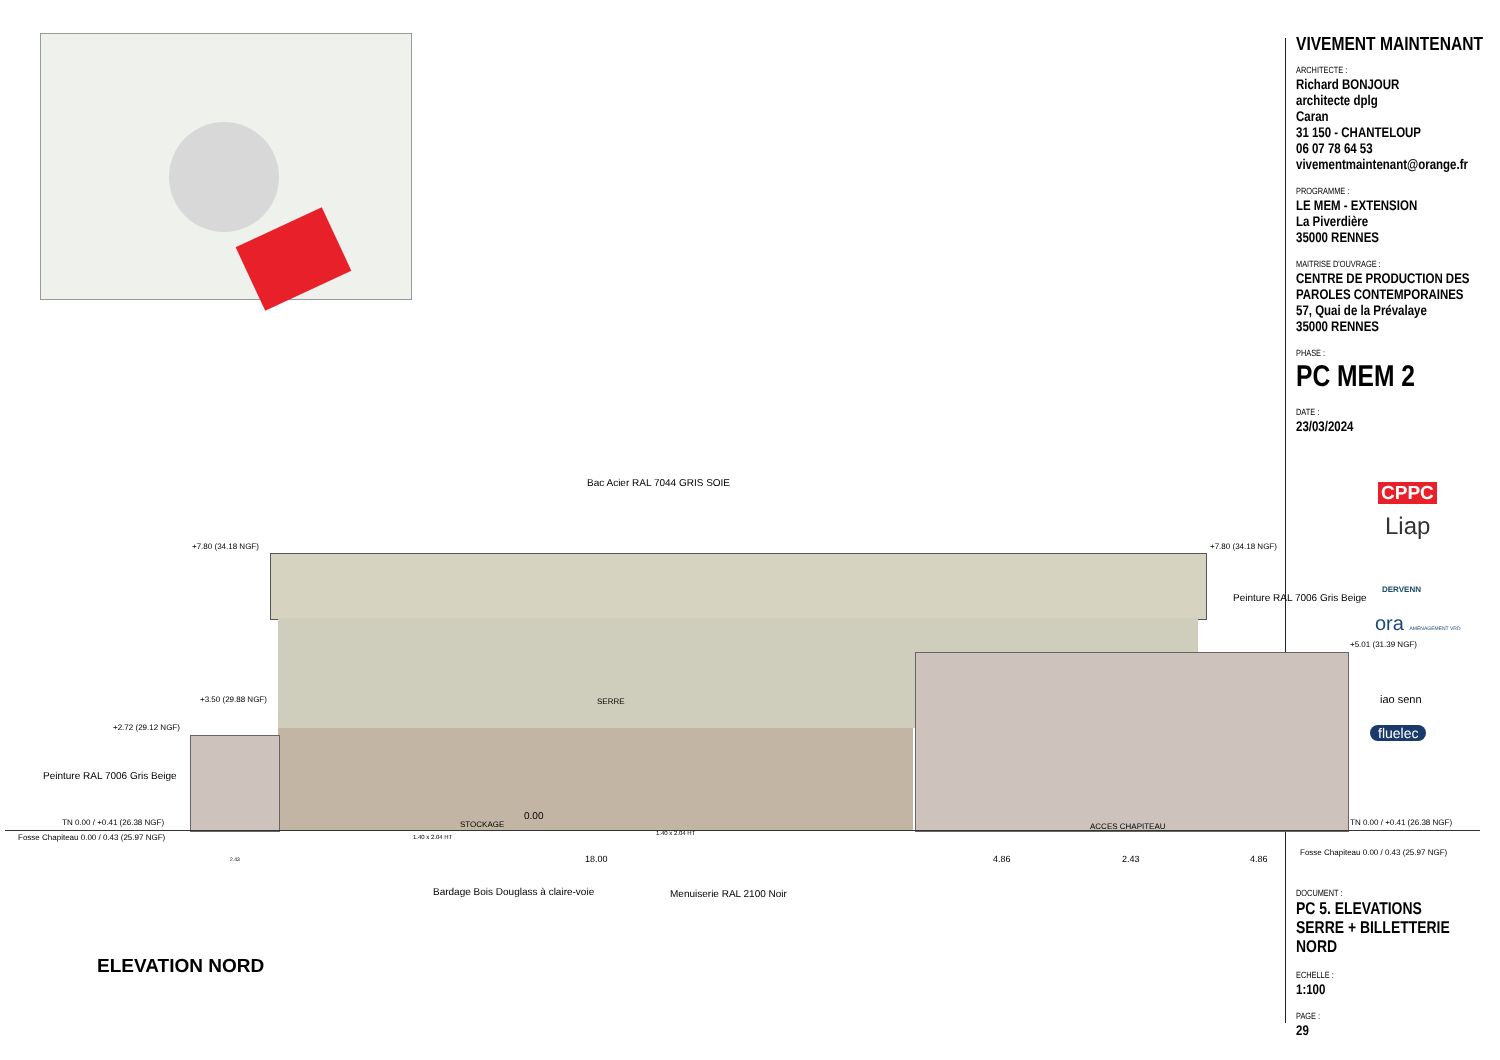Bac Acier RAL 7044 GRIS SOIE
+7.80 (34.18 NGF) +7.80 (34.18 NGF)
Peinture RAL 7006 Gris Beige
+5.01 (31.39 NGF)
+3.50 (29.88 NGF) SERRE
+2.72 (29.12 NGF)
Peinture RAL 7006 Gris Beige
TN 0.00 / +0.41 (26.38 NGF)
Fosse Chapiteau 0.00 / 0.43 (25.97 NGF)
STOCKAGE
0.00
1.40 x 2.04 HT
1.40 x 2.04 HT
ACCES CHAPITEAU TN 0.00 / +0.41 (26.38 NGF)
Fosse Chapiteau 0.00 / 0.43 (25.97 NGF)
2.43 18.00 4.86 2.43 4.86
Bardage Bois Douglass à claire-voie Menuiserie RAL 2100 Noir
ELEVATION NORD
CPPC
Liap
DERVENN
ora AMÉNAGEMENT VRD
iao senn
fluelec
VIVEMENT MAINTENANT
ARCHITECTE :
Richard BONJOUR
architecte dplg
Caran
31 150 - CHANTELOUP
06 07 78 64 53
vivementmaintenant@orange.fr
PROGRAMME :
LE MEM - EXTENSION
La Piverdière
35000 RENNES
MAITRISE D'OUVRAGE :
CENTRE DE PRODUCTION DES
PAROLES CONTEMPORAINES
57, Quai de la Prévalaye
35000 RENNES
PHASE :
PC MEM 2
DATE :
23/03/2024
DOCUMENT :
PC 5. ELEVATIONS
SERRE + BILLETTERIE
NORD
ECHELLE :
1:100
PAGE :
29